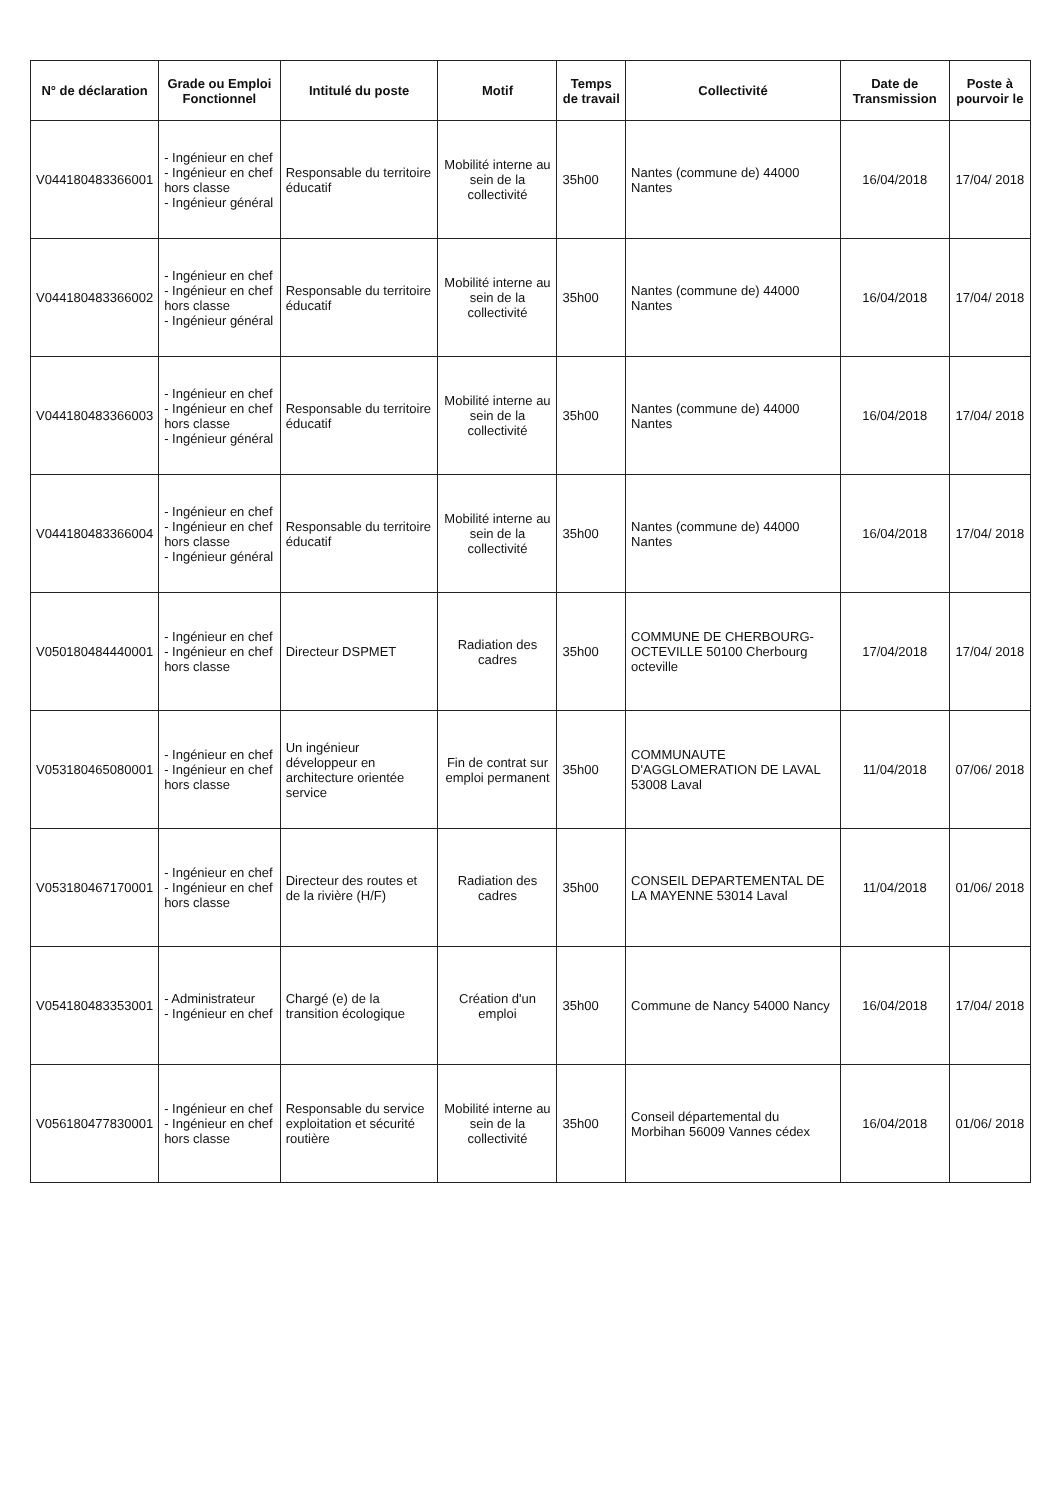| N° de déclaration | Grade ou Emploi Fonctionnel | Intitulé du poste | Motif | Temps de travail | Collectivité | Date de Transmission | Poste à pourvoir le |
| --- | --- | --- | --- | --- | --- | --- | --- |
| V044180483366001 | - Ingénieur en chef - Ingénieur en chef hors classe - Ingénieur général | Responsable du territoire éducatif | Mobilité interne au sein de la collectivité | 35h00 | Nantes (commune de) 44000 Nantes | 16/04/2018 | 17/04/ 2018 |
| V044180483366002 | - Ingénieur en chef - Ingénieur en chef hors classe - Ingénieur général | Responsable du territoire éducatif | Mobilité interne au sein de la collectivité | 35h00 | Nantes (commune de) 44000 Nantes | 16/04/2018 | 17/04/ 2018 |
| V044180483366003 | - Ingénieur en chef - Ingénieur en chef hors classe - Ingénieur général | Responsable du territoire éducatif | Mobilité interne au sein de la collectivité | 35h00 | Nantes (commune de) 44000 Nantes | 16/04/2018 | 17/04/ 2018 |
| V044180483366004 | - Ingénieur en chef - Ingénieur en chef hors classe - Ingénieur général | Responsable du territoire éducatif | Mobilité interne au sein de la collectivité | 35h00 | Nantes (commune de) 44000 Nantes | 16/04/2018 | 17/04/ 2018 |
| V050180484440001 | - Ingénieur en chef - Ingénieur en chef hors classe | Directeur DSPMET | Radiation des cadres | 35h00 | COMMUNE DE CHERBOURG-OCTEVILLE 50100 Cherbourg octeville | 17/04/2018 | 17/04/ 2018 |
| V053180465080001 | - Ingénieur en chef - Ingénieur en chef hors classe | Un ingénieur développeur en architecture orientée service | Fin de contrat sur emploi permanent | 35h00 | COMMUNAUTE D'AGGLOMERATION DE LAVAL 53008 Laval | 11/04/2018 | 07/06/ 2018 |
| V053180467170001 | - Ingénieur en chef - Ingénieur en chef hors classe | Directeur des routes et de la rivière (H/F) | Radiation des cadres | 35h00 | CONSEIL DEPARTEMENTAL DE LA MAYENNE 53014 Laval | 11/04/2018 | 01/06/ 2018 |
| V054180483353001 | - Administrateur - Ingénieur en chef | Chargé (e) de la transition écologique | Création d'un emploi | 35h00 | Commune de Nancy 54000 Nancy | 16/04/2018 | 17/04/ 2018 |
| V056180477830001 | - Ingénieur en chef - Ingénieur en chef hors classe | Responsable du service exploitation et sécurité routière | Mobilité interne au sein de la collectivité | 35h00 | Conseil départemental du Morbihan 56009 Vannes cédex | 16/04/2018 | 01/06/ 2018 |